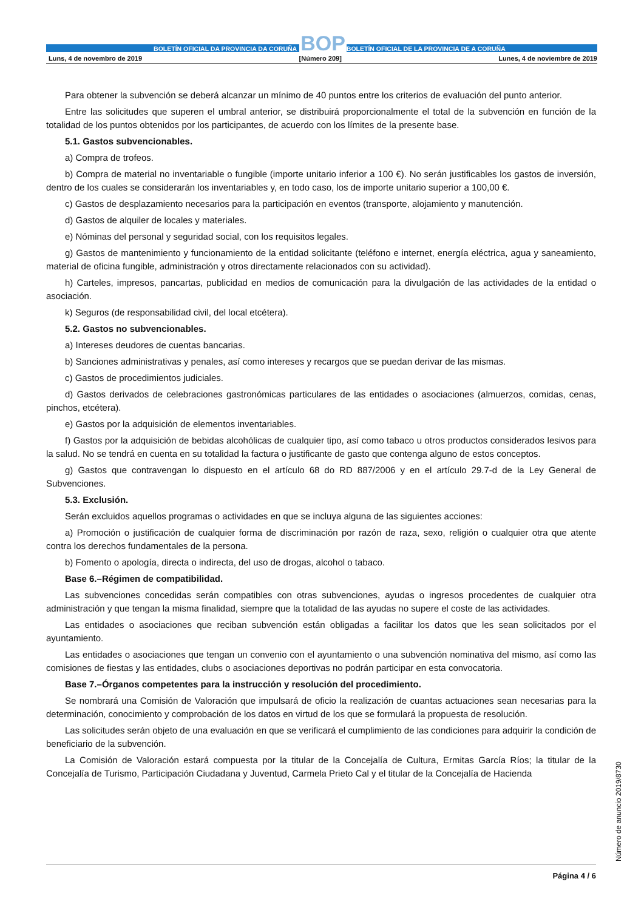BOLETÍN OFICIAL DA PROVINCIA DA CORUÑA
BOP
BOLETÍN OFICIAL DE LA PROVINCIA DE A CORUÑA
Luns, 4 de novembro de 2019 [Número 209] Lunes, 4 de noviembre de 2019
Para obtener la subvención se deberá alcanzar un mínimo de 40 puntos entre los criterios de evaluación del punto anterior.
Entre las solicitudes que superen el umbral anterior, se distribuirá proporcionalmente el total de la subvención en función de la totalidad de los puntos obtenidos por los participantes, de acuerdo con los límites de la presente base.
5.1. Gastos subvencionables.
a) Compra de trofeos.
b) Compra de material no inventariable o fungible (importe unitario inferior a 100 €). No serán justificables los gastos de inversión, dentro de los cuales se considerarán los inventariables y, en todo caso, los de importe unitario superior a 100,00 €.
c) Gastos de desplazamiento necesarios para la participación en eventos (transporte, alojamiento y manutención.
d) Gastos de alquiler de locales y materiales.
e) Nóminas del personal y seguridad social, con los requisitos legales.
g) Gastos de mantenimiento y funcionamiento de la entidad solicitante (teléfono e internet, energía eléctrica, agua y saneamiento, material de oficina fungible, administración y otros directamente relacionados con su actividad).
h) Carteles, impresos, pancartas, publicidad en medios de comunicación para la divulgación de las actividades de la entidad o asociación.
k) Seguros (de responsabilidad civil, del local etcétera).
5.2. Gastos no subvencionables.
a) Intereses deudores de cuentas bancarias.
b) Sanciones administrativas y penales, así como intereses y recargos que se puedan derivar de las mismas.
c) Gastos de procedimientos judiciales.
d) Gastos derivados de celebraciones gastronómicas particulares de las entidades o asociaciones (almuerzos, comidas, cenas, pinchos, etcétera).
e) Gastos por la adquisición de elementos inventariables.
f) Gastos por la adquisición de bebidas alcohólicas de cualquier tipo, así como tabaco u otros productos considerados lesivos para la salud. No se tendrá en cuenta en su totalidad la factura o justificante de gasto que contenga alguno de estos conceptos.
g) Gastos que contravengan lo dispuesto en el artículo 68 do RD 887/2006 y en el artículo 29.7-d de la Ley General de Subvenciones.
5.3. Exclusión.
Serán excluidos aquellos programas o actividades en que se incluya alguna de las siguientes acciones:
a) Promoción o justificación de cualquier forma de discriminación por razón de raza, sexo, religión o cualquier otra que atente contra los derechos fundamentales de la persona.
b) Fomento o apología, directa o indirecta, del uso de drogas, alcohol o tabaco.
Base 6.–Régimen de compatibilidad.
Las subvenciones concedidas serán compatibles con otras subvenciones, ayudas o ingresos procedentes de cualquier otra administración y que tengan la misma finalidad, siempre que la totalidad de las ayudas no supere el coste de las actividades.
Las entidades o asociaciones que reciban subvención están obligadas a facilitar los datos que les sean solicitados por el ayuntamiento.
Las entidades o asociaciones que tengan un convenio con el ayuntamiento o una subvención nominativa del mismo, así como las comisiones de fiestas y las entidades, clubs o asociaciones deportivas no podrán participar en esta convocatoria.
Base 7.–Órganos competentes para la instrucción y resolución del procedimiento.
Se nombrará una Comisión de Valoración que impulsará de oficio la realización de cuantas actuaciones sean necesarias para la determinación, conocimiento y comprobación de los datos en virtud de los que se formulará la propuesta de resolución.
Las solicitudes serán objeto de una evaluación en que se verificará el cumplimiento de las condiciones para adquirir la condición de beneficiario de la subvención.
La Comisión de Valoración estará compuesta por la titular de la Concejalía de Cultura, Ermitas García Ríos; la titular de la Concejalía de Turismo, Participación Ciudadana y Juventud, Carmela Prieto Cal y el titular de la Concejalía de Hacienda
Número de anuncio 2019/8730
Página 4 / 6